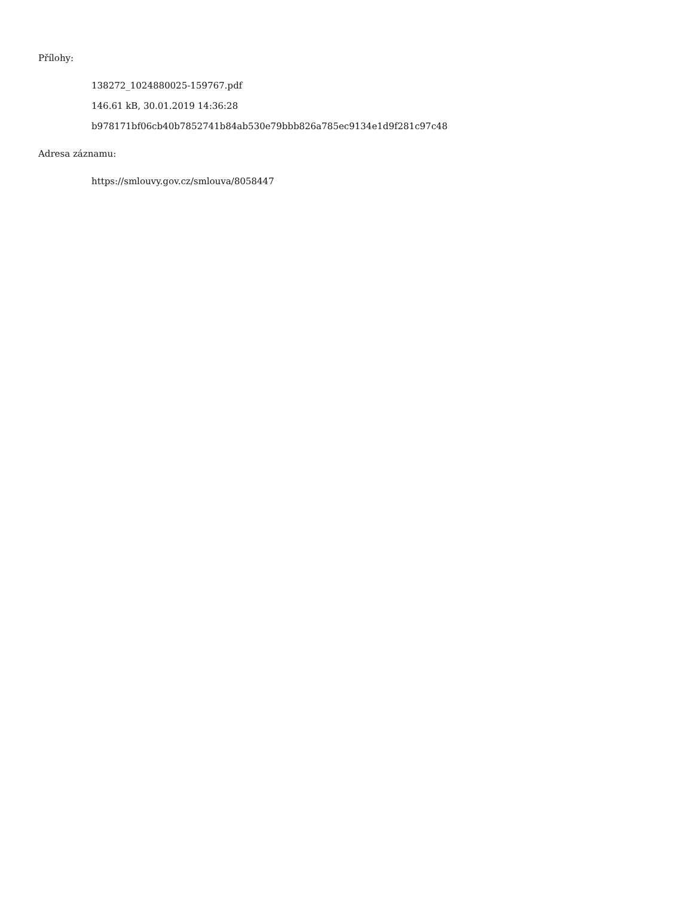Přílohy:
138272_1024880025-159767.pdf
146.61 kB, 30.01.2019 14:36:28
b978171bf06cb40b7852741b84ab530e79bbb826a785ec9134e1d9f281c97c48
Adresa záznamu:
https://smlouvy.gov.cz/smlouva/8058447